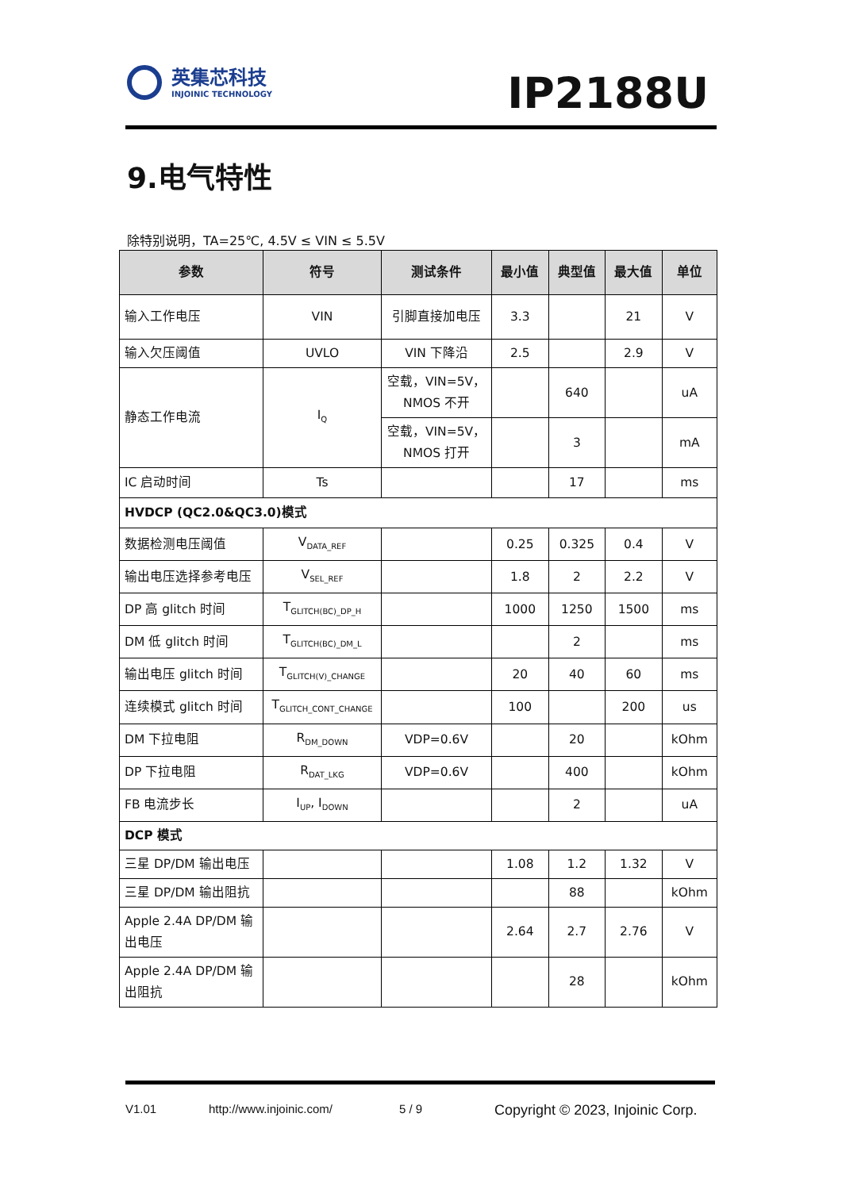英集芯科技
INJOINIC TECHNOLOGY
IP2188U
9.电气特性
除特别说明，TA=25℃, 4.5V ≤ VIN ≤ 5.5V
| 参数 | 符号 | 测试条件 | 最小值 | 典型值 | 最大值 | 单位 |
| --- | --- | --- | --- | --- | --- | --- |
| 输入工作电压 | VIN | 引脚直接加电压 | 3.3 | | 21 | V |
| 输入欠压阈值 | UVLO | VIN 下降沿 | 2.5 | | 2.9 | V |
| 静态工作电流 | I<sub>Q</sub> | 空载，VIN=5V，NMOS 不开 | | 640 | | uA |
| | | 空载，VIN=5V，NMOS 打开 | | 3 | | mA |
| IC 启动时间 | Ts | | | 17 | | ms |
| HVDCP (QC2.0&QC3.0)模式 | | | | | | |
| 数据检测电压阈值 | V<sub>DATA_REF</sub> | | 0.25 | 0.325 | 0.4 | V |
| 输出电压选择参考电压 | V<sub>SEL_REF</sub> | | 1.8 | 2 | 2.2 | V |
| DP 高 glitch 时间 | T<sub>GLITCH(BC)_DP_H</sub> | | 1000 | 1250 | 1500 | ms |
| DM 低 glitch 时间 | T<sub>GLITCH(BC)_DM_L</sub> | | | 2 | | ms |
| 输出电压 glitch 时间 | T<sub>GLITCH(V)_CHANGE</sub> | | 20 | 40 | 60 | ms |
| 连续模式 glitch 时间 | T<sub>GLITCH_CONT_CHANGE</sub> | | 100 | | 200 | us |
| DM 下拉电阻 | R<sub>DM_DOWN</sub> | VDP=0.6V | | 20 | | kOhm |
| DP 下拉电阻 | R<sub>DAT_LKG</sub> | VDP=0.6V | | 400 | | kOhm |
| FB 电流步长 | I<sub>UP</sub>, I<sub>DOWN</sub> | | | 2 | | uA |
| DCP 模式 | | | | | | |
| 三星 DP/DM 输出电压 | | | 1.08 | 1.2 | 1.32 | V |
| 三星 DP/DM 输出阻抗 | | | | 88 | | kOhm |
| Apple 2.4A DP/DM 输出电压 | | | 2.64 | 2.7 | 2.76 | V |
| Apple 2.4A DP/DM 输出阻抗 | | | | 28 | | kOhm |
V1.01 http://www.injoinic.com/ 5 / 9 Copyright © 2023, Injoinic Corp.